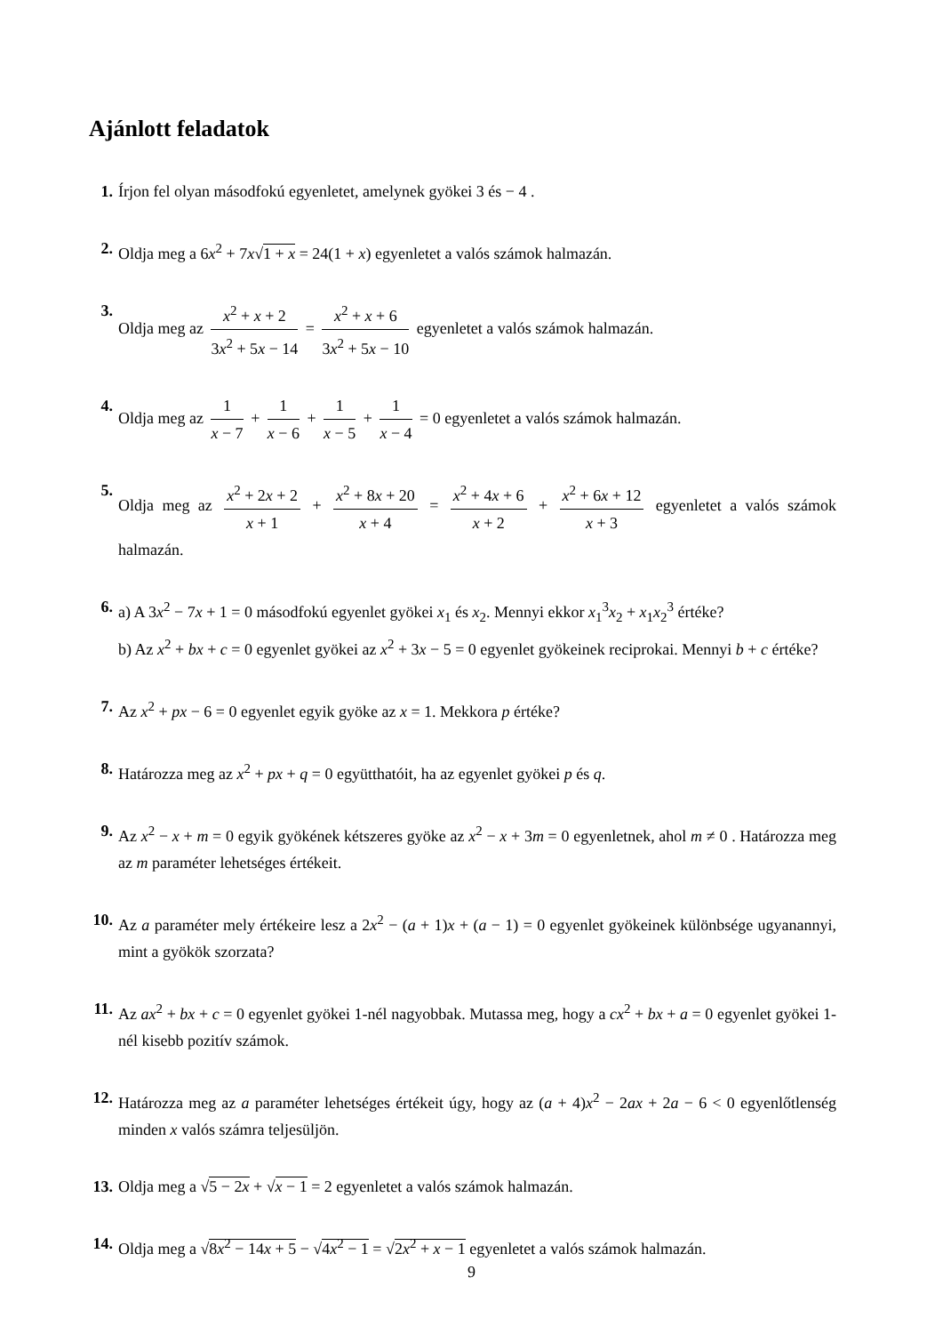Ajánlott feladatok
1. Írjon fel olyan másodfokú egyenletet, amelynek gyökei 3 és − 4 .
2. Oldja meg a 6x<sup>2</sup> + 7x√1 + x = 24(1 + x) egyenletet a valós számok halmazán.
3. Oldja meg az x<sup>2</sup> + x + 2 3x<sup>2</sup> + 5x − 14 = x<sup>2</sup> + x + 6 3x<sup>2</sup> + 5x − 10 egyenletet a valós számok halmazán.
4. Oldja meg az 1 x − 7 + 1 x − 6 + 1 x − 5 + 1 x − 4 = 0 egyenletet a valós számok halmazán.
5. Oldja meg az x<sup>2</sup> + 2x + 2 x + 1 + x<sup>2</sup> + 8x + 20 x + 4 = x<sup>2</sup> + 4x + 6 x + 2 + x<sup>2</sup> + 6x + 12 x + 3 egyenletet a valós számok halmazán.
6. a) A 3x<sup>2</sup> − 7x + 1 = 0 másodfokú egyenlet gyökei x<sub>1</sub> és x<sub>2</sub>. Mennyi ekkor x<sub>1</sub><sup>3</sup>x<sub>2</sub> + x<sub>1</sub>x<sub>2</sub><sup>3</sup> értéke?
b) Az x<sup>2</sup> + bx + c = 0 egyenlet gyökei az x<sup>2</sup> + 3x − 5 = 0 egyenlet gyökeinek reciprokai. Mennyi b + c értéke?
7. Az x<sup>2</sup> + px − 6 = 0 egyenlet egyik gyöke az x = 1. Mekkora p értéke?
8. Határozza meg az x<sup>2</sup> + px + q = 0 együtthatóit, ha az egyenlet gyökei p és q.
9. Az x<sup>2</sup> − x + m = 0 egyik gyökének kétszeres gyöke az x<sup>2</sup> − x + 3m = 0 egyenletnek, ahol m ≠ 0 . Határozza meg az m paraméter lehetséges értékeit.
10.
Az a paraméter mely értékeire lesz a 2x<sup>2</sup> − (a + 1)x + (a − 1) = 0 egyenlet gyökeinek különbsége ugyanannyi, mint a gyökök szorzata?
11.
Az ax<sup>2</sup> + bx + c = 0 egyenlet gyökei 1-nél nagyobbak. Mutassa meg, hogy a cx<sup>2</sup> + bx + a = 0 egyenlet gyökei 1-nél kisebb pozitív számok.
12.
Határozza meg az a paraméter lehetséges értékeit úgy, hogy az (a + 4)x<sup>2</sup> − 2ax + 2a − 6 < 0 egyenlőtlenség minden x valós számra teljesüljön.
13.
Oldja meg a √5 − 2x + √x − 1 = 2 egyenletet a valós számok halmazán.
14.
Oldja meg a √8x<sup>2</sup> − 14x + 5 − √4x<sup>2</sup> − 1 = √2x<sup>2</sup> + x − 1 egyenletet a valós számok halmazán.
9